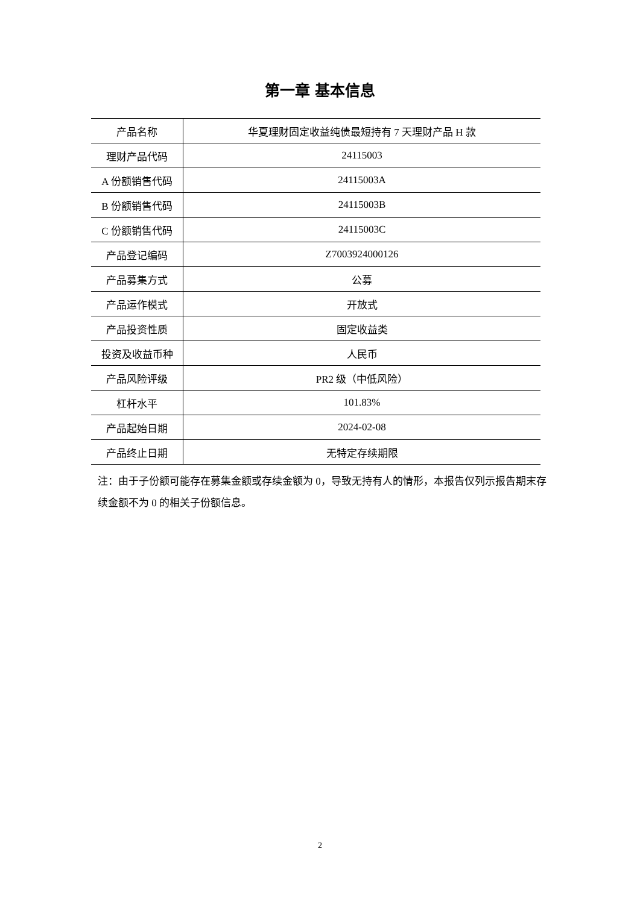第一章 基本信息
| 产品名称 | 华夏理财固定收益纯债最短持有 7 天理财产品 H 款 |
| 理财产品代码 | 24115003 |
| A 份额销售代码 | 24115003A |
| B 份额销售代码 | 24115003B |
| C 份额销售代码 | 24115003C |
| 产品登记编码 | Z7003924000126 |
| 产品募集方式 | 公募 |
| 产品运作模式 | 开放式 |
| 产品投资性质 | 固定收益类 |
| 投资及收益币种 | 人民币 |
| 产品风险评级 | PR2 级（中低风险） |
| 杠杆水平 | 101.83% |
| 产品起始日期 | 2024-02-08 |
| 产品终止日期 | 无特定存续期限 |
注：由于子份额可能存在募集金额或存续金额为 0，导致无持有人的情形，本报告仅列示报告期末存续金额不为 0 的相关子份额信息。
2